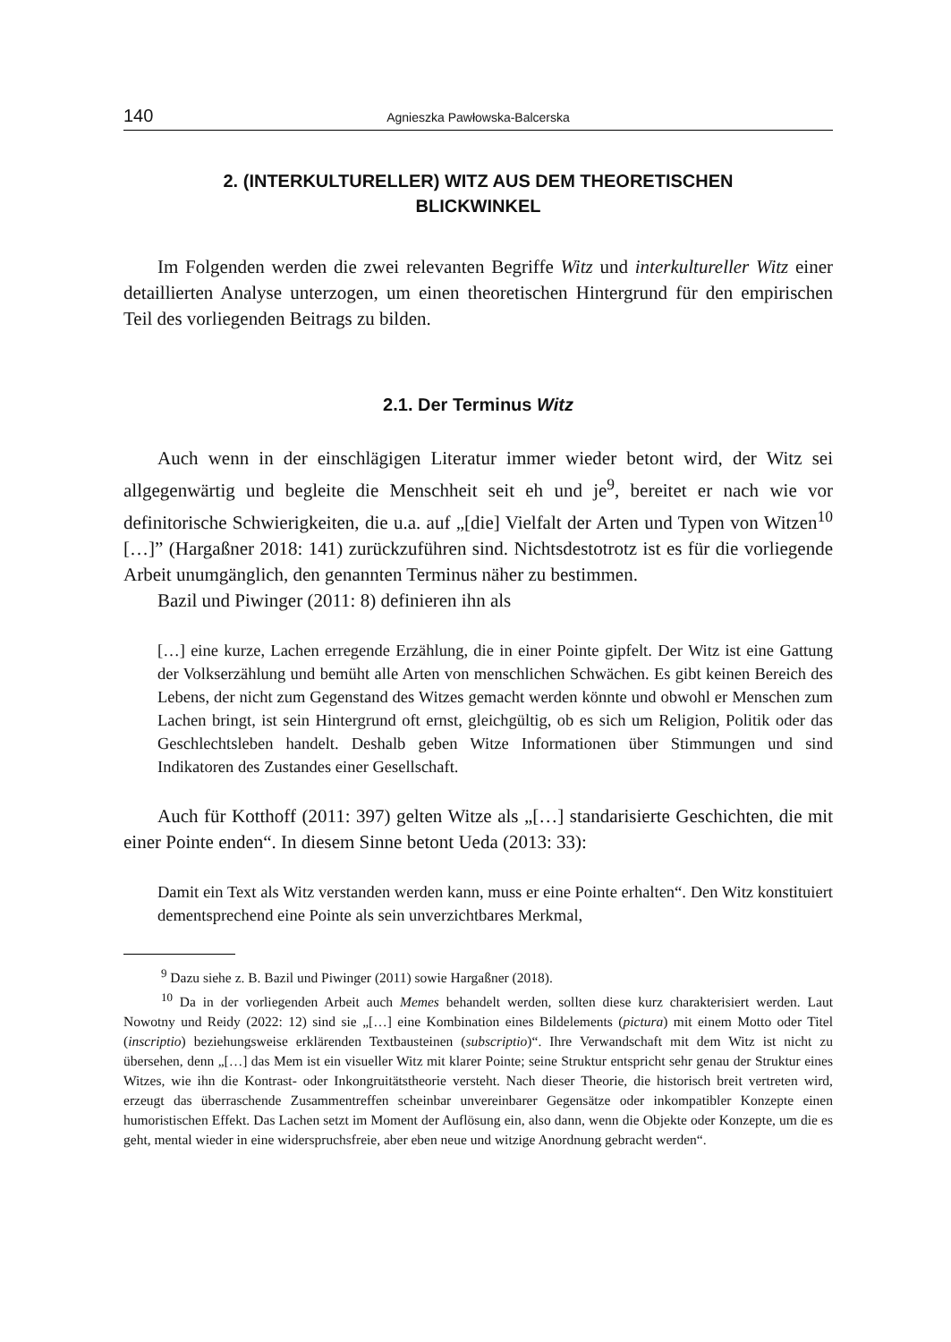140 Agnieszka Pawłowska-Balcerska
2. (INTERKULTURELLER) WITZ AUS DEM THEORETISCHEN BLICKWINKEL
Im Folgenden werden die zwei relevanten Begriffe Witz und interkultureller Witz einer detaillierten Analyse unterzogen, um einen theoretischen Hintergrund für den empirischen Teil des vorliegenden Beitrags zu bilden.
2.1. Der Terminus Witz
Auch wenn in der einschlägigen Literatur immer wieder betont wird, der Witz sei allgegenwärtig und begleite die Menschheit seit eh und je<sup>9</sup>, bereitet er nach wie vor definitorische Schwierigkeiten, die u.a. auf „[die] Vielfalt der Arten und Typen von Witzen<sup>10</sup> […]” (Hargaßner 2018: 141) zurückzuführen sind. Nichtsdestotrotz ist es für die vorliegende Arbeit unumgänglich, den genannten Terminus näher zu bestimmen.
Bazil und Piwinger (2011: 8) definieren ihn als
[…] eine kurze, Lachen erregende Erzählung, die in einer Pointe gipfelt. Der Witz ist eine Gattung der Volkserzählung und bemüht alle Arten von menschlichen Schwächen. Es gibt keinen Bereich des Lebens, der nicht zum Gegenstand des Witzes gemacht werden könnte und obwohl er Menschen zum Lachen bringt, ist sein Hintergrund oft ernst, gleichgültig, ob es sich um Religion, Politik oder das Geschlechtsleben handelt. Deshalb geben Witze Informationen über Stimmungen und sind Indikatoren des Zustandes einer Gesellschaft.
Auch für Kotthoff (2011: 397) gelten Witze als „[…] standarisierte Geschichten, die mit einer Pointe enden“. In diesem Sinne betont Ueda (2013: 33):
Damit ein Text als Witz verstanden werden kann, muss er eine Pointe erhalten“. Den Witz konstituiert dementsprechend eine Pointe als sein unverzichtbares Merkmal,
<sup>9</sup> Dazu siehe z. B. Bazil und Piwinger (2011) sowie Hargaßner (2018).
<sup>10</sup> Da in der vorliegenden Arbeit auch Memes behandelt werden, sollten diese kurz charakterisiert werden. Laut Nowotny und Reidy (2022: 12) sind sie „[…] eine Kombination eines Bildelements (pictura) mit einem Motto oder Titel (inscriptio) beziehungsweise erklärenden Textbausteinen (subscriptio)“. Ihre Verwandschaft mit dem Witz ist nicht zu übersehen, denn „[…] das Mem ist ein visueller Witz mit klarer Pointe; seine Struktur entspricht sehr genau der Struktur eines Witzes, wie ihn die Kontrast- oder Inkongruitätstheorie versteht. Nach dieser Theorie, die historisch breit vertreten wird, erzeugt das überraschende Zusammentreffen scheinbar unvereinbarer Gegensätze oder inkompatibler Konzepte einen humoristischen Effekt. Das Lachen setzt im Moment der Auflösung ein, also dann, wenn die Objekte oder Konzepte, um die es geht, mental wieder in eine widerspruchsfreie, aber eben neue und witzige Anordnung gebracht werden“.